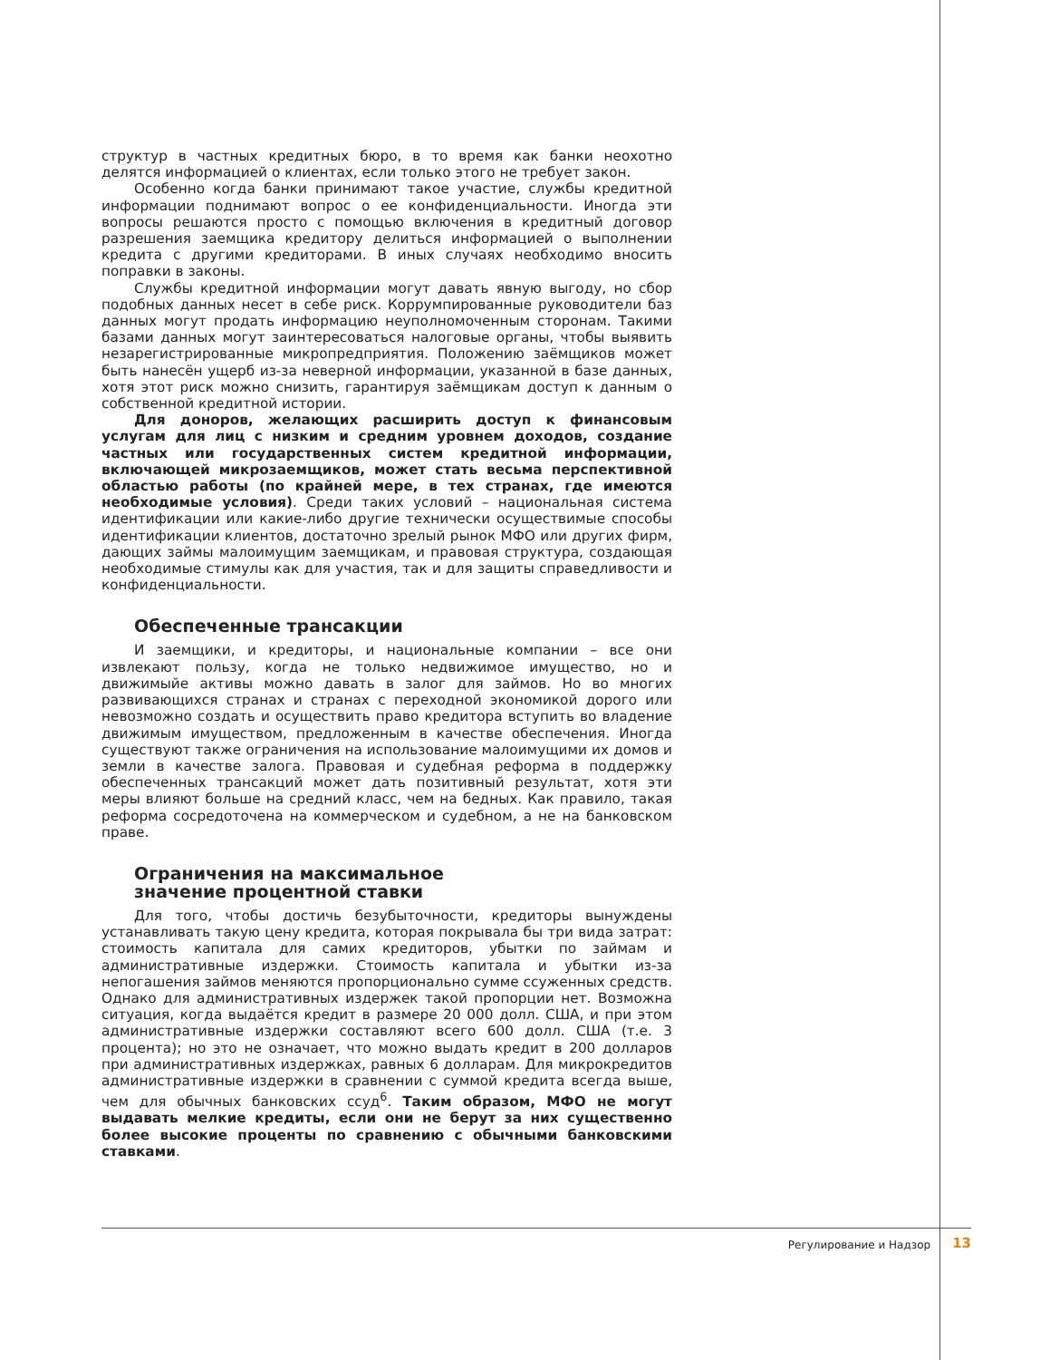структур в частных кредитных бюро, в то время как банки неохотно делятся информацией о клиентах, если только этого не требует закон.
Особенно когда банки принимают такое участие, службы кредитной информации поднимают вопрос о ее конфиденциальности. Иногда эти вопросы решаются просто с помощью включения в кредитный договор разрешения заемщика кредитору делиться информацией о выполнении кредита с другими кредиторами. В иных случаях необходимо вносить поправки в законы.
Службы кредитной информации могут давать явную выгоду, но сбор подобных данных несет в себе риск. Коррумпированные руководители баз данных могут продать информацию неуполномоченным сторонам. Такими базами данных могут заинтересоваться налоговые органы, чтобы выявить незарегистрированные микропредприятия. Положению заёмщиков может быть нанесён ущерб из-за неверной информации, указанной в базе данных, хотя этот риск можно снизить, гарантируя заёмщикам доступ к данным о собственной кредитной истории.
Для доноров, желающих расширить доступ к финансовым услугам для лиц с низким и средним уровнем доходов, создание частных или государственных систем кредитной информации, включающей микрозаемщиков, может стать весьма перспективной областью работы (по крайней мере, в тех странах, где имеются необходимые условия). Среди таких условий – национальная система идентификации или какие-либо другие технически осуществимые способы идентификации клиентов, достаточно зрелый рынок МФО или других фирм, дающих займы малоимущим заемщикам, и правовая структура, создающая необходимые стимулы как для участия, так и для защиты справедливости и конфиденциальности.
Обеспеченные трансакции
И заемщики, и кредиторы, и национальные компании – все они извлекают пользу, когда не только недвижимое имущество, но и движимыйе активы можно давать в залог для займов. Но во многих развивающихся странах и странах с переходной экономикой дорого или невозможно создать и осуществить право кредитора вступить во владение движимым имуществом, предложенным в качестве обеспечения. Иногда существуют также ограничения на использование малоимущими их домов и земли в качестве залога. Правовая и судебная реформа в поддержку обеспеченных трансакций может дать позитивный результат, хотя эти меры влияют больше на средний класс, чем на бедных. Как правило, такая реформа сосредоточена на коммерческом и судебном, а не на банковском праве.
Ограничения на максимальное
значение процентной ставки
Для того, чтобы достичь безубыточности, кредиторы вынуждены устанавливать такую цену кредита, которая покрывала бы три вида затрат: стоимость капитала для самих кредиторов, убытки по займам и административные издержки. Стоимость капитала и убытки из-за непогашения займов меняются пропорционально сумме ссуженных средств. Однако для административных издержек такой пропорции нет. Возможна ситуация, когда выдаётся кредит в размере 20 000 долл. США, и при этом административные издержки составляют всего 600 долл. США (т.е. 3 процента); но это не означает, что можно выдать кредит в 200 долларов при административных издержках, равных 6 долларам. Для микрокредитов административные издержки в сравнении с суммой кредита всегда выше, чем для обычных банковских ссуд<sup>6</sup>. Таким образом, МФО не могут выдавать мелкие кредиты, если они не берут за них существенно более высокие проценты по сравнению с обычными банковскими ставками.
Регулирование и Надзор 13